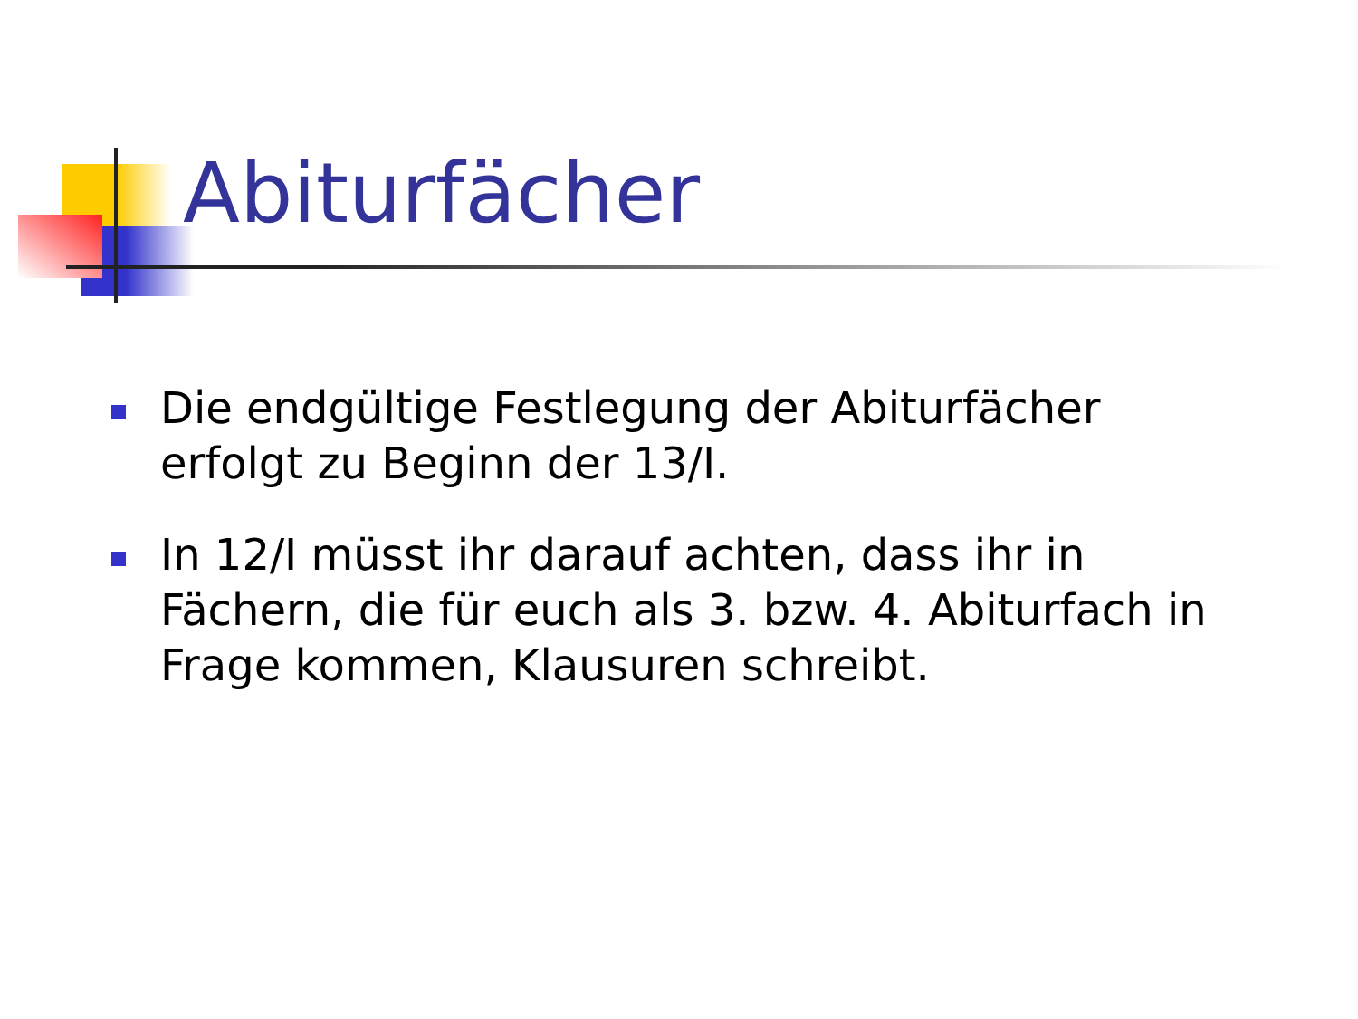Abiturfächer
Die endgültige Festlegung der Abiturfächer erfolgt zu Beginn der 13/I.
In 12/I müsst ihr darauf achten, dass ihr in Fächern, die für euch als 3. bzw. 4. Abiturfach in Frage kommen, Klausuren schreibt.